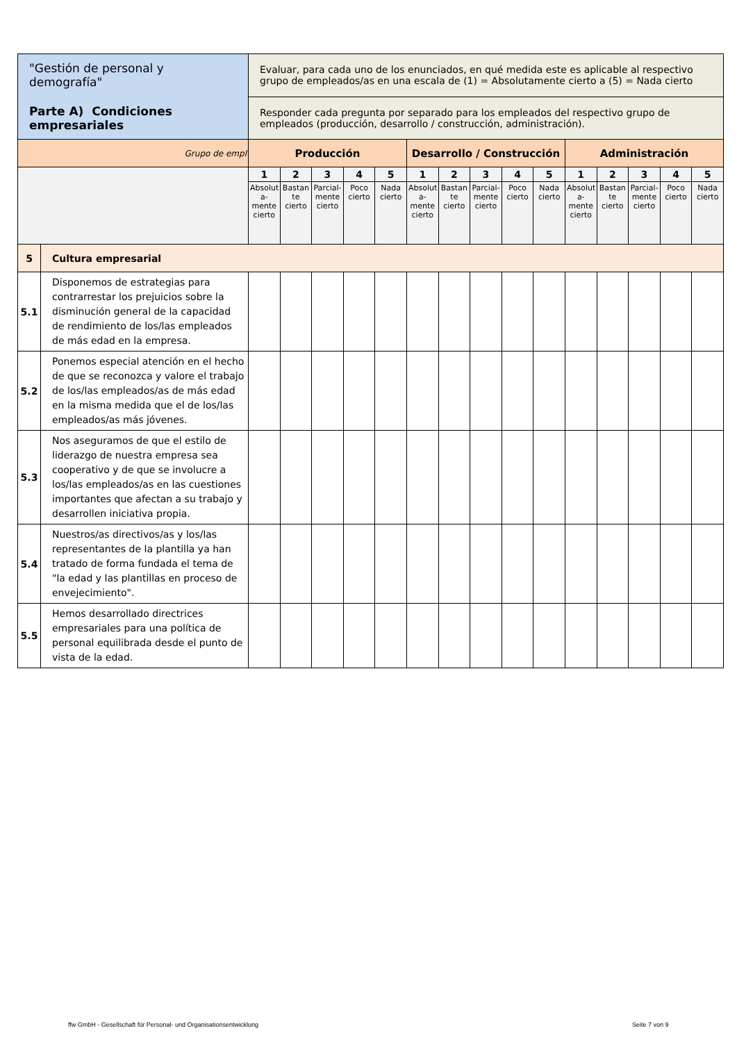| "Gestión de personal y demografía" Parte A) Condiciones empresariales | | Evaluar, para cada uno de los enunciados, en qué medida este es aplicable al respectivo grupo de empleados/as en una escala de (1) = Absolutamente cierto a (5) = Nada cierto | | | | | | | | | | | | | | |
| | | Responder cada pregunta por separado para los empleados del respectivo grupo de empleados (producción, desarrollo / construcción, administración). | | | | | | | | | | | | | | |
| Grupo de empl | | Producción | | | | | Desarrollo / Construcción | | | | | Administración | | | | |
| | | 1 | 2 | 3 | 4 | 5 | 1 | 2 | 3 | 4 | 5 | 1 | 2 | 3 | 4 | 5 |
| | | Absolut a- mente cierto | Bastan te cierto | Parcial- mente cierto | Poco cierto | Nada cierto | Absolut a- mente cierto | Bastan te cierto | Parcial- mente cierto | Poco cierto | Nada cierto | Absolut a- mente cierto | Bastan te cierto | Parcial- mente cierto | Poco cierto | Nada cierto |
| 5 | Cultura empresarial | | | | | | | | | | | | | | | |
| 5.1 | Disponemos de estrategias para contrarrestar los prejuicios sobre la disminución general de la capacidad de rendimiento de los/las empleados de más edad en la empresa. | | | | | | | | | | | | | | | |
| 5.2 | Ponemos especial atención en el hecho de que se reconozca y valore el trabajo de los/las empleados/as de más edad en la misma medida que el de los/las empleados/as más jóvenes. | | | | | | | | | | | | | | | |
| 5.3 | Nos aseguramos de que el estilo de liderazgo de nuestra empresa sea cooperativo y de que se involucre a los/las empleados/as en las cuestiones importantes que afectan a su trabajo y desarrollen iniciativa propia. | | | | | | | | | | | | | | | |
| 5.4 | Nuestros/as directivos/as y los/las representantes de la plantilla ya han tratado de forma fundada el tema de "la edad y las plantillas en proceso de envejecimiento". | | | | | | | | | | | | | | | |
| 5.5 | Hemos desarrollado directrices empresariales para una política de personal equilibrada desde el punto de vista de la edad. | | | | | | | | | | | | | | | |
ffw GmbH - Gesellschaft für Personal- und Organisationsentwicklung
Seite 7 von 9